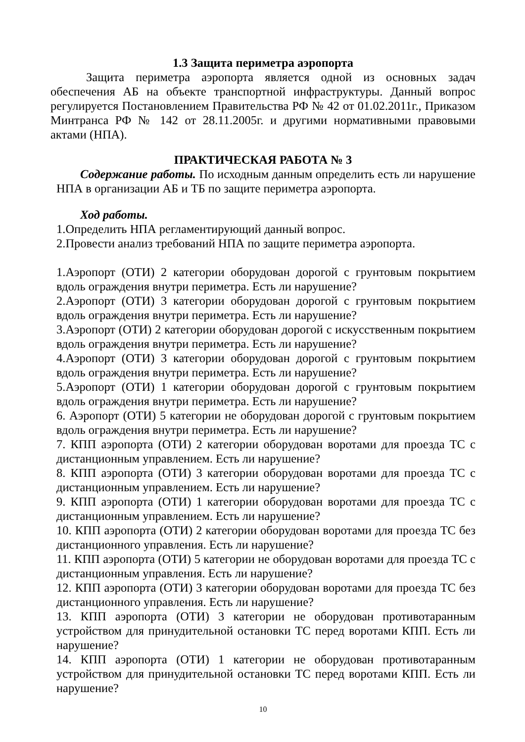1.3 Защита периметра аэропорта
Защита периметра аэропорта является одной из основных задач обеспечения АБ на объекте транспортной инфраструктуры. Данный вопрос регулируется Постановлением Правительства РФ № 42 от 01.02.2011г., Приказом Минтранса РФ № 142 от 28.11.2005г. и другими нормативными правовыми актами (НПА).
ПРАКТИЧЕСКАЯ РАБОТА № 3
Содержание работы. По исходным данным определить есть ли нарушение НПА в организации АБ и ТБ по защите периметра аэропорта.
Ход работы.
1.Определить НПА регламентирующий данный вопрос.
2.Провести анализ требований НПА по защите периметра аэропорта.
1.Аэропорт (ОТИ) 2 категории оборудован дорогой с грунтовым покрытием вдоль ограждения внутри периметра. Есть ли нарушение?
2.Аэропорт (ОТИ) 3 категории оборудован дорогой с грунтовым покрытием вдоль ограждения внутри периметра. Есть ли нарушение?
3.Аэропорт (ОТИ) 2 категории оборудован дорогой с искусственным покрытием вдоль ограждения внутри периметра. Есть ли нарушение?
4.Аэропорт (ОТИ) 3 категории оборудован дорогой с грунтовым покрытием вдоль ограждения внутри периметра. Есть ли нарушение?
5.Аэропорт (ОТИ) 1 категории оборудован дорогой с грунтовым покрытием вдоль ограждения внутри периметра. Есть ли нарушение?
6. Аэропорт (ОТИ) 5 категории не оборудован дорогой с грунтовым покрытием вдоль ограждения внутри периметра. Есть ли нарушение?
7. КПП аэропорта (ОТИ) 2 категории оборудован воротами для проезда ТС с дистанционным управлением. Есть ли нарушение?
8. КПП аэропорта (ОТИ) 3 категории оборудован воротами для проезда ТС с дистанционным управлением. Есть ли нарушение?
9. КПП аэропорта (ОТИ) 1 категории оборудован воротами для проезда ТС с дистанционным управлением. Есть ли нарушение?
10. КПП аэропорта (ОТИ) 2 категории оборудован воротами для проезда ТС без дистанционного управления. Есть ли нарушение?
11. КПП аэропорта (ОТИ) 5 категории не оборудован воротами для проезда ТС с дистанционным управления. Есть ли нарушение?
12. КПП аэропорта (ОТИ) 3 категории оборудован воротами для проезда ТС без дистанционного управления. Есть ли нарушение?
13. КПП аэропорта (ОТИ) 3 категории не оборудован противотаранным устройством для принудительной остановки ТС перед воротами КПП. Есть ли нарушение?
14. КПП аэропорта (ОТИ) 1 категории не оборудован противотаранным устройством для принудительной остановки ТС перед воротами КПП. Есть ли нарушение?
10